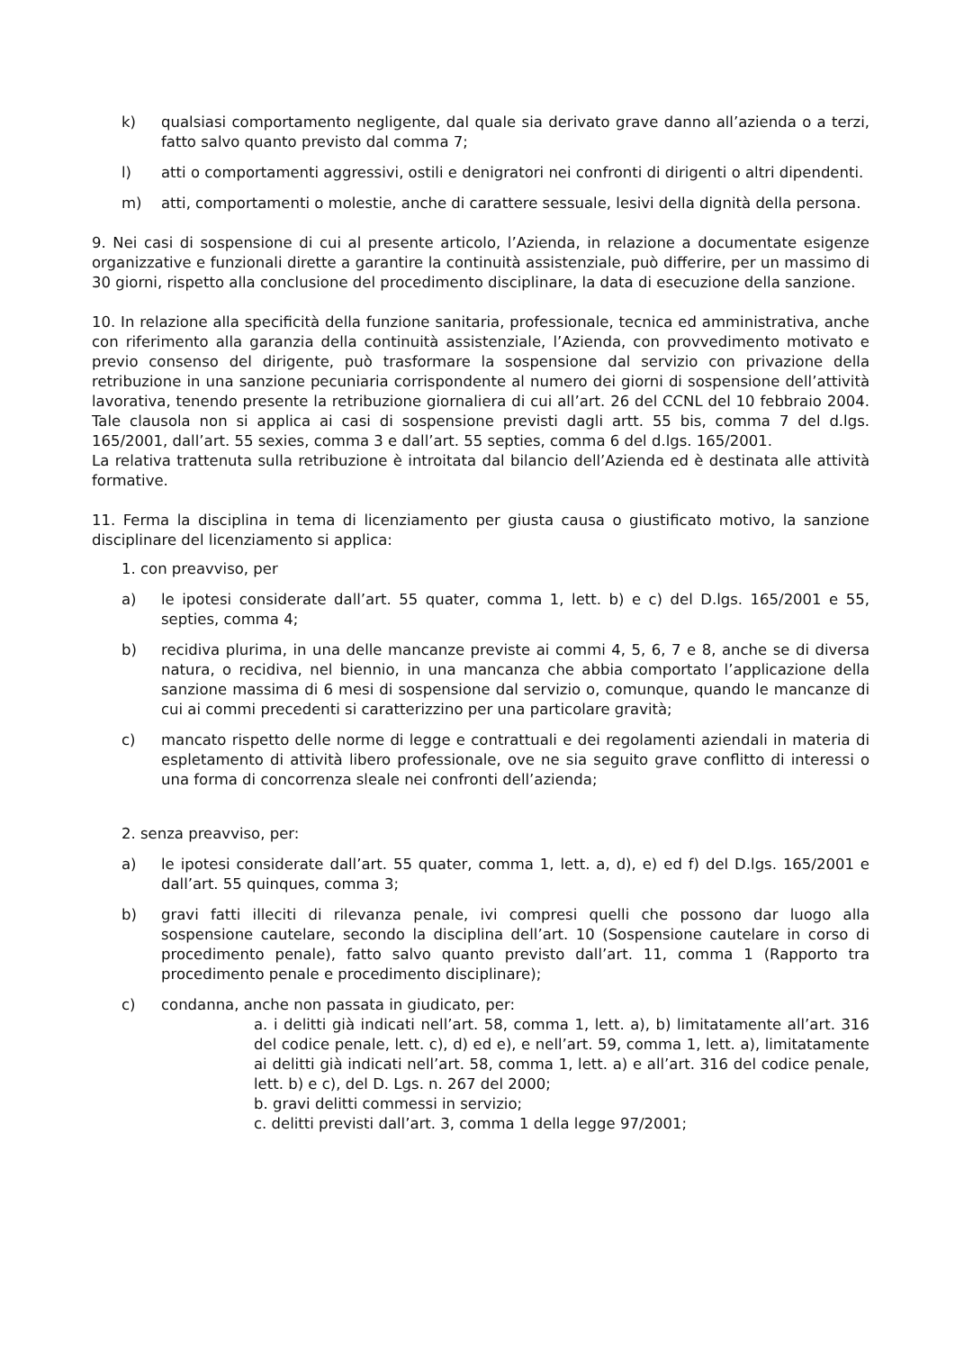k) qualsiasi comportamento negligente, dal quale sia derivato grave danno all’azienda o a terzi, fatto salvo quanto previsto dal comma 7;
l) atti o comportamenti aggressivi, ostili e denigratori nei confronti di dirigenti o altri dipendenti.
m) atti, comportamenti o molestie, anche di carattere sessuale, lesivi della dignità della persona.
9. Nei casi di sospensione di cui al presente articolo, l’Azienda, in relazione a documentate esigenze organizzative e funzionali dirette a garantire la continuità assistenziale, può differire, per un massimo di 30 giorni, rispetto alla conclusione del procedimento disciplinare, la data di esecuzione della sanzione.
10. In relazione alla specificità della funzione sanitaria, professionale, tecnica ed amministrativa, anche con riferimento alla garanzia della continuità assistenziale, l’Azienda, con provvedimento motivato e previo consenso del dirigente, può trasformare la sospensione dal servizio con privazione della retribuzione in una sanzione pecuniaria corrispondente al numero dei giorni di sospensione dell’attività lavorativa, tenendo presente la retribuzione giornaliera di cui all’art. 26 del CCNL del 10 febbraio 2004. Tale clausola non si applica ai casi di sospensione previsti dagli artt. 55 bis, comma 7 del d.lgs. 165/2001, dall’art. 55 sexies, comma 3 e dall’art. 55 septies, comma 6 del d.lgs. 165/2001.
La relativa trattenuta sulla retribuzione è introitata dal bilancio dell’Azienda ed è destinata alle attività formative.
11. Ferma la disciplina in tema di licenziamento per giusta causa o giustificato motivo, la sanzione disciplinare del licenziamento si applica:
1. con preavviso, per
a) le ipotesi considerate dall’art. 55 quater, comma 1, lett. b) e c) del D.lgs. 165/2001 e 55, septies, comma 4;
b) recidiva plurima, in una delle mancanze previste ai commi 4, 5, 6, 7 e 8, anche se di diversa natura, o recidiva, nel biennio, in una mancanza che abbia comportato l’applicazione della sanzione massima di 6 mesi di sospensione dal servizio o, comunque, quando le mancanze di cui ai commi precedenti si caratterizzino per una particolare gravità;
c) mancato rispetto delle norme di legge e contrattuali e dei regolamenti aziendali in materia di espletamento di attività libero professionale, ove ne sia seguito grave conflitto di interessi o una forma di concorrenza sleale nei confronti dell’azienda;
2. senza preavviso, per:
a) le ipotesi considerate dall’art. 55 quater, comma 1, lett. a, d), e) ed f) del D.lgs. 165/2001 e dall’art. 55 quinques, comma 3;
b) gravi fatti illeciti di rilevanza penale, ivi compresi quelli che possono dar luogo alla sospensione cautelare, secondo la disciplina dell’art. 10 (Sospensione cautelare in corso di procedimento penale), fatto salvo quanto previsto dall’art. 11, comma 1 (Rapporto tra procedimento penale e procedimento disciplinare);
c) condanna, anche non passata in giudicato, per:
a. i delitti già indicati nell’art. 58, comma 1, lett. a), b) limitatamente all’art. 316 del codice penale, lett. c), d) ed e), e nell’art. 59, comma 1, lett. a), limitatamente ai delitti già indicati nell’art. 58, comma 1, lett. a) e all’art. 316 del codice penale, lett. b) e c), del D. Lgs. n. 267 del 2000;
b. gravi delitti commessi in servizio;
c. delitti previsti dall’art. 3, comma 1 della legge 97/2001;